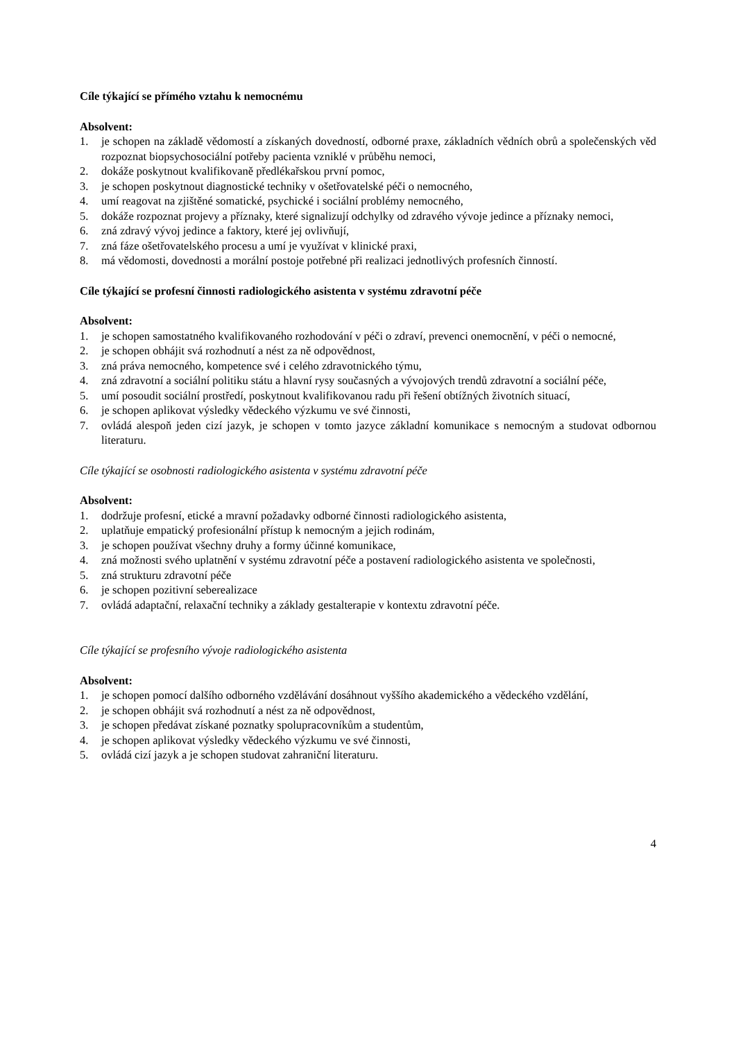Cíle týkající se přímého vztahu k nemocnému
Absolvent:
1. je schopen na základě vědomostí a získaných dovedností, odborné praxe, základních vědních obrů a společenských věd rozpoznat biopsychosociální potřeby pacienta vzniklé v průběhu nemoci,
2. dokáže poskytnout kvalifikovaně předlékařskou první pomoc,
3. je schopen poskytnout diagnostické techniky v ošetřovatelské péči o nemocného,
4. umí reagovat na zjištěné somatické, psychické i sociální problémy nemocného,
5. dokáže rozpoznat projevy a příznaky, které signalizují odchylky od zdravého vývoje jedince a příznaky nemoci,
6. zná zdravý vývoj jedince a faktory, které jej ovlivňují,
7. zná fáze ošetřovatelského procesu a umí je využívat v klinické praxi,
8. má vědomosti, dovednosti a morální postoje potřebné při realizaci jednotlivých profesních činností.
Cíle týkající se profesní činnosti radiologického asistenta v systému zdravotní péče
Absolvent:
1. je schopen samostatného kvalifikovaného rozhodování v péči o zdraví, prevenci onemocnění, v péči o nemocné,
2. je schopen obhájit svá rozhodnutí a nést za ně odpovědnost,
3. zná práva nemocného, kompetence své i celého zdravotnického týmu,
4. zná zdravotní a sociální politiku státu a hlavní rysy současných a vývojových trendů zdravotní a sociální péče,
5. umí posoudit sociální prostředí, poskytnout kvalifikovanou radu při řešení obtížných životních situací,
6. je schopen aplikovat výsledky vědeckého výzkumu ve své činnosti,
7. ovládá alespoň jeden cizí jazyk, je schopen v tomto jazyce základní komunikace s nemocným a studovat odbornou literaturu.
Cíle týkající se osobnosti radiologického asistenta v systému zdravotní péče
Absolvent:
1. dodržuje profesní, etické a mravní požadavky odborné činnosti radiologického asistenta,
2. uplatňuje empatický profesionální přístup k nemocným a jejich rodinám,
3. je schopen používat všechny druhy a formy účinné komunikace,
4. zná možnosti svého uplatnění v systému zdravotní péče a postavení radiologického asistenta ve společnosti,
5. zná strukturu zdravotní péče
6. je schopen pozitivní seberealizace
7. ovládá adaptační, relaxační techniky a základy gestalterapie v kontextu zdravotní péče.
Cíle týkající se profesního vývoje radiologického asistenta
Absolvent:
1. je schopen pomocí dalšího odborného vzdělávání dosáhnout vyššího akademického a vědeckého vzdělání,
2. je schopen obhájit svá rozhodnutí a nést za ně odpovědnost,
3. je schopen předávat získané poznatky spolupracovníkům a studentům,
4. je schopen aplikovat výsledky vědeckého výzkumu ve své činnosti,
5. ovládá cizí jazyk a je schopen studovat zahraniční literaturu.
4